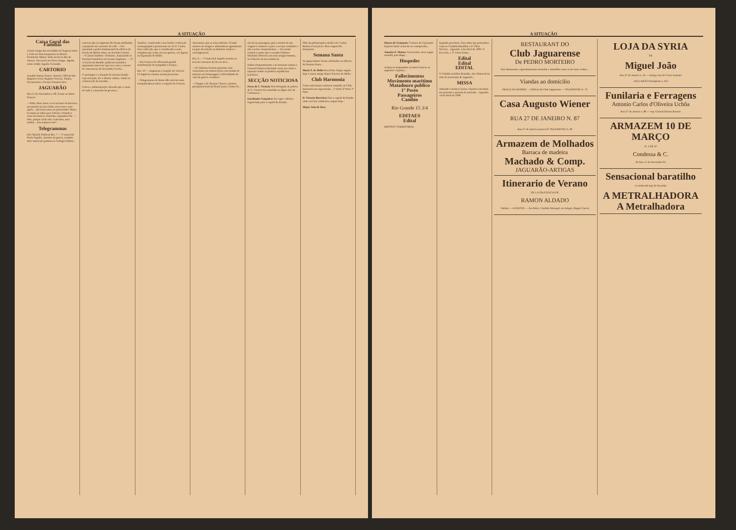A SITUAÇÃO
Caixa Geral das Familias
A mais antiga das sociedades de Seguros sobre a Vida em funccionamento no Brazil. Puramente Mutua. Séde social no Rio de Janeiro. Succursal em Porto-Alegre. Agente nesta cidade: Egydio Gerundio.
CARTORIO
Arnaldo Passos Franco. Notario, Official dos Registro-Geral, Registro Torrens, Titulos, Documentos e Firmas Commerciaes.
JAGUARÃO
Rua 15 de Novembro n. 89. Frente ao Hotel Francez
—Filha, disse Jesus, se tu salvasse da borrasca um passaro já sem ninho, sem remo e sem apoio... não terias amor ao pobresinho? Maria levantou os olhos para Christo e fitando-o entre lacrimosa e tristonha, respondeu-lhe: —Mas, porque razão não a salvastes, meu senhor... sem esquecer-me?
Telegrammas
(Da Opinião Publica) Rio, 7 — O marechal Paula Argollo, ministro da guerra, mandou abrir matricula gratuita no Collegio Militar...
cortezes que na imprensa lhe foram attribuidas a proposito do convenio do café. —Foi assentada a pedra fundamental do edificio da Escola de Bellas-Artes, na Avenida Central... —O jornal londrino «Tribune», analysando as finanças brasileiras em termos elogiosos... —O «Correio da Manhã» publicará amanhã a importante interview que teve com o coronel Dr. Innocencio de Serzedello Corrêa...
O assumpto é a situação do mesmo Estado, cuja salvação, diz o illustre militar, reside na construcção de estradas...
Critica a administração, dizendo que a causa de tudo é a anarchia do governo...
Amelia», conduzindo a seu bordo a collecção oceanographica pertencente ao rei D. Carlos. Essa collecção, que é considerada a mais completa que existe em seu genero, vae figurar na Exposição de Milão.
—Em Genova foi effectuada grande manifestação de sympathia á França...
Rio, 10 — Augmenta a erupção do Vesuvio. Os fugitivos contam scenas pavorosas.
—Telegrammas de Roma dão noticias mais tranquilisadoras sobre a erupção do Vesuvio.
Alencastro, que se acha enfermo. Grande numero de amigos e admiradores aguardaram na gare da estação ao distincto medico e correligionario.
Rio, 9. — O marechal Argollo assistiu ao terceiro concurso de tiro ao alvo...
—Os italianos fizeram passeiata com venezianas em embarcações com bandas de musicas em homenagem á officialidade do vaso de guerra «Umbria».
—Chegou o dr. Brunno Chaves, ministro plenipotenciario do Brazil junto á Santa Sé...
são da sua passagem, pois o intuito de sua viagem é conhecer o paiz e as suas condições e não receber cumprimentos. —Foi muito cordeal o jantar que o senador Pinheiro Machado offereceu aos seus amigos hontem, no Palacete da sua residencia.
Fallou eloquentemente e ao terminar saudou o General Pinheiro Machado como seu chefe e supremo leader na politica republicana brazileira.
SECÇÃO NOTICIOSA
Preso de S. Victoria Pelo Delegado de policia de S. Victoria foi remettido ao digno Juiz de Commarca...
Eurebiades Gonçalves No vapor «Mirim» seguiu hoje para a capital do Estado...
filho do philantropico medico Dr. Carlos Barboza Gonçalves. Boa viagem lhe desejamos.
Semana Santa
Na igreja Matriz foram celebrados os officios da Semana Santa...
Mario T. de Mello Para Porto Alegre seguiu hoje o nosso amigo Mario Teixeira de Mello.
Club Harmonia
Como noticiamos realisa-se amanhã, no Club Harmonia um espectaculo... 1ª Parte 2ª Parte 3ª Parte
D. Victoria Barreiros Para a capital do Estado onde vai fixar residencia, seguiu hoje...
Major João de Deus
A SITUAÇÃO
Museu do Gymnasio O museu do Gymnasio Espirito Santo acaba de ser enriquecido...
Antonio O. Mattos Via-terrestre, deve seguir amanhã, para Bagé...
Hospedes
Acham-se hospedados no hotel Francez os seguintes viajantes...
Fallecimentos
Movimento maritimo
Matadouro publico
1º Posto
Passageiros
Cambio
Rio Grande 15 3/4
EDITAES
Edital
IMPOSTO TERRITORIAL
Segundo proclama. Faço saber que pretendem casar-se Candido Mansilha e D. Flôra Silveira... Jaguarão, 4 de Abril de 1906. O Escrivão, J. P. Vieira Souto.
Edital
Edital
EDITAL
O Cidadão Achilles Brandão, Juiz Districtal da séde do municipio de Jaguarão...
MISSA
Adelaide Carolina Corrêa e familia convidam aos parentes e pessoas de amizade... Jaguarão, 14 de Abril de 1906.
RESTAURANT DO
Club Jaguarense
De PEDRO MORTEIRO
Este Restaurant, caprichosamente montado e attendido como os de mais credito...
Viandas ao domicilio
PRAÇA DA MATRIZ — Edificio do Club Jaguarense — TELEPHONE N. 76
Casa Augusto Wiener
RUA 27 DE JANEIRO N. 87
Rua 27 de Janeiro numero 87 TELEPHONE N. 38
Armazem de Molhados
Barraca de madeira
Machado & Comp.
JAGUARÃO-ARTIGAS
Itinerario de Verano
DE LA DILIGENCIA DE
RAMON ALDADO
Salidas — AGENTES — Em Melo, Cándido Monegal; en Artigas, Miguel Garcia
LOJA DA SYRIA
DE
Miguel João
Rua 27 de Janeiro n. 16 — Antiga casa de Victor Antonio
JAGUARÃO (Telephone n. 65)
Funilaria e Ferragens
Antonio Carlos d'Oliveira Uchôa
Rua 27 de Janeiro n. 88 — esq. General Menna Barreto
ARMAZEM 10 DE MARÇO
N. 2 DE Nº
Condessa & C.
81 Rua 15 de Novembro 81
Sensacional baratilho
A conhecida loja de fazendas
A METRALHADORA
A Metralhadora